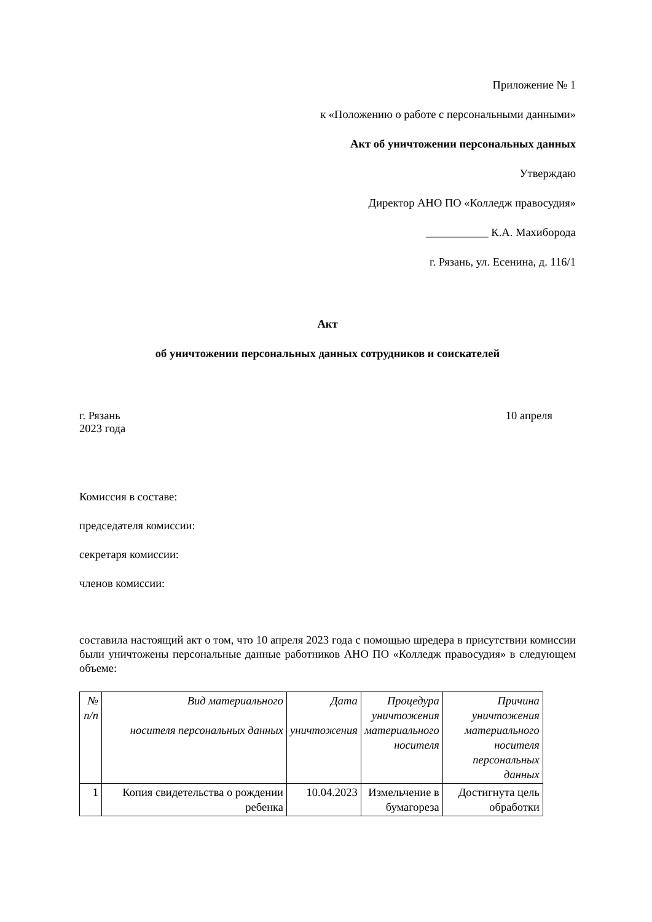Приложение № 1
к «Положению о работе с персональными данными»
Акт об уничтожении персональных данных
Утверждаю
Директор АНО ПО «Колледж правосудия»
___________ К.А. Махиборода
г. Рязань, ул. Есенина, д. 116/1
Акт
об уничтожении персональных данных сотрудников и соискателей
г. Рязань 10 апреля
2023 года
Комиссия в составе:
председателя комиссии:
секретаря комиссии:
членов комиссии:
составила настоящий акт о том, что 10 апреля 2023 года с помощью шредера в присутствии комиссии были уничтожены персональные данные работников АНО ПО «Колледж правосудия» в следующем объеме:
| № п/п | Вид материального носителя персональных данных | Дата уничтожения | Процедура уничтожения материального носителя | Причина уничтожения материального носителя персональных данных |
| 1 | Копия свидетельства о рождении ребенка | 10.04.2023 | Измельчение в бумагореза | Достигнута цель обработки |